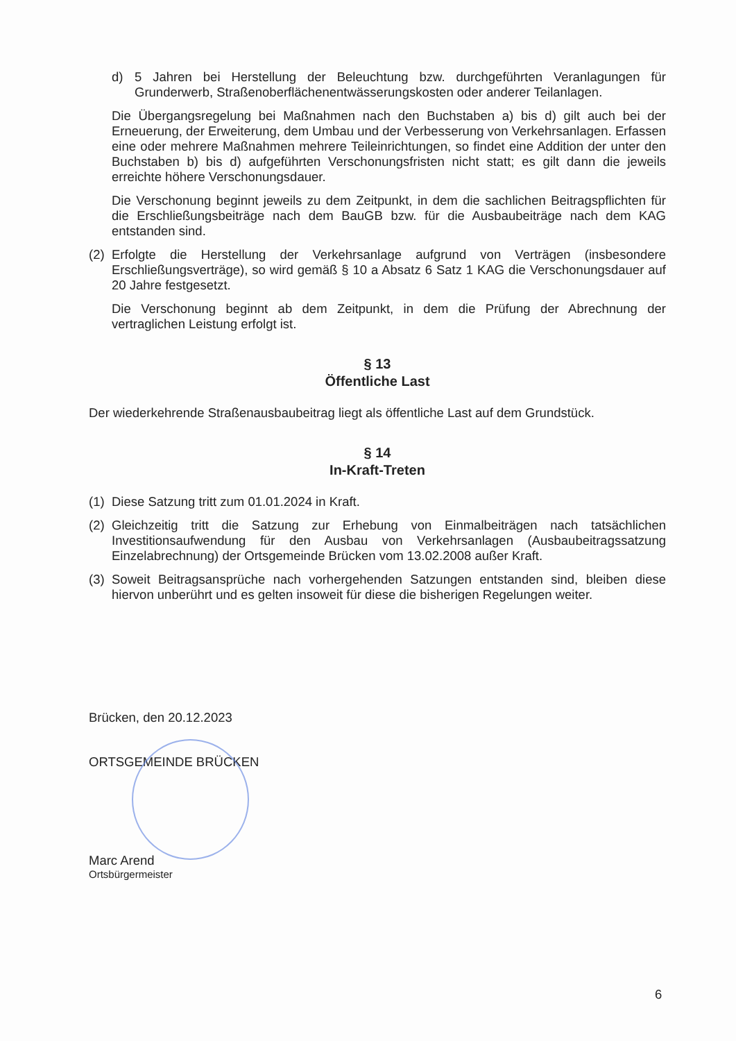d) 5 Jahren bei Herstellung der Beleuchtung bzw. durchgeführten Veranlagungen für Grunderwerb, Straßenoberflächenentwässerungskosten oder anderer Teilanlagen.
Die Übergangsregelung bei Maßnahmen nach den Buchstaben a) bis d) gilt auch bei der Erneuerung, der Erweiterung, dem Umbau und der Verbesserung von Verkehrsanlagen. Erfassen eine oder mehrere Maßnahmen mehrere Teileinrichtungen, so findet eine Addition der unter den Buchstaben b) bis d) aufgeführten Verschonungsfristen nicht statt; es gilt dann die jeweils erreichte höhere Verschonungsdauer.
Die Verschonung beginnt jeweils zu dem Zeitpunkt, in dem die sachlichen Beitragspflichten für die Erschließungsbeiträge nach dem BauGB bzw. für die Ausbaubeiträge nach dem KAG entstanden sind.
(2)
Erfolgte die Herstellung der Verkehrsanlage aufgrund von Verträgen (insbesondere Erschließungsverträge), so wird gemäß § 10 a Absatz 6 Satz 1 KAG die Verschonungsdauer auf 20 Jahre festgesetzt.
Die Verschonung beginnt ab dem Zeitpunkt, in dem die Prüfung der Abrechnung der vertraglichen Leistung erfolgt ist.
§ 13
Öffentliche Last
Der wiederkehrende Straßenausbaubeitrag liegt als öffentliche Last auf dem Grundstück.
§ 14
In-Kraft-Treten
(1)
Diese Satzung tritt zum 01.01.2024 in Kraft.
(2)
Gleichzeitig tritt die Satzung zur Erhebung von Einmalbeiträgen nach tatsächlichen Investitionsaufwendung für den Ausbau von Verkehrsanlagen (Ausbaubeitragssatzung Einzelabrechnung) der Ortsgemeinde Brücken vom 13.02.2008 außer Kraft.
(3)
Soweit Beitragsansprüche nach vorhergehenden Satzungen entstanden sind, bleiben diese hiervon unberührt und es gelten insoweit für diese die bisherigen Regelungen weiter.
Brücken, den 20.12.2023
ORTSGEMEINDE BRÜCKEN
Marc Arend
Ortsbürgermeister
6